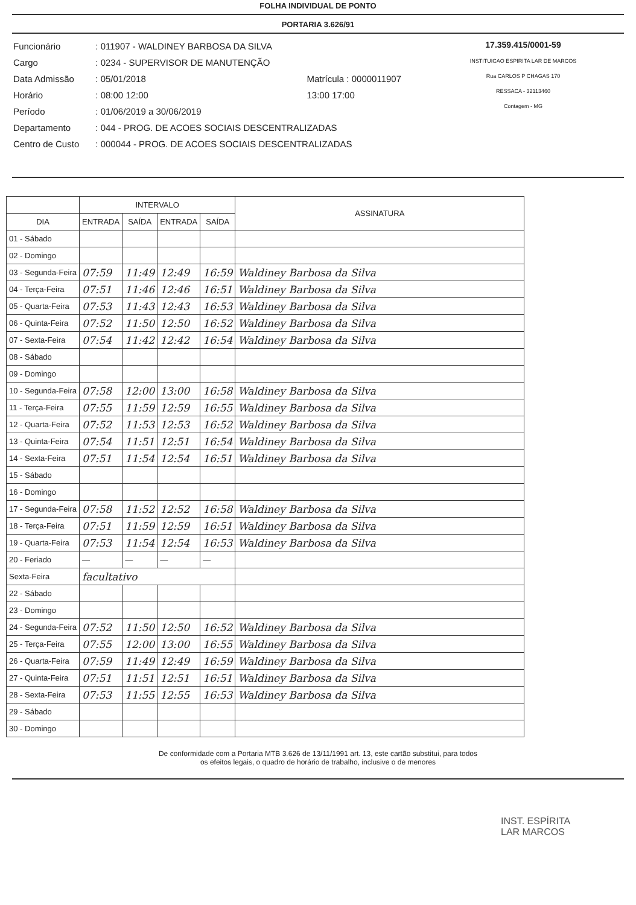FOLHA INDIVIDUAL DE PONTO
PORTARIA 3.626/91
| Funcionário | : 011907 - WALDINEY BARBOSA DA SILVA | |
| Cargo | : 0234 - SUPERVISOR DE MANUTENÇÃO | |
| Data Admissão | : 05/01/2018 | Matrícula : 0000011907 |
| Horário | : 08:00 12:00 | 13:00 17:00 |
| Período | : 01/06/2019 a 30/06/2019 | |
| Departamento | : 044 - PROG. DE ACOES SOCIAIS DESCENTRALIZADAS | |
| Centro de Custo | : 000044 - PROG. DE ACOES SOCIAIS DESCENTRALIZADAS | |
17.359.415/0001-59
INSTITUICAO ESPIRITA LAR DE MARCOS
Rua CARLOS P CHAGAS 170
RESSACA - 32113460
Contagem - MG
| | INTERVALO | | | | ASSINATURA |
| --- | --- | --- | --- | --- | --- |
| DIA | ENTRADA | SAÍDA | ENTRADA | SAÍDA | |
| 01 - Sábado | | | | | |
| 02 - Domingo | | | | | |
| 03 - Segunda-Feira | 07:59 | 11:49 | 12:49 | 16:59 | Waldiney Barbosa da Silva |
| 04 - Terça-Feira | 07:51 | 11:46 | 12:46 | 16:51 | Waldiney Barbosa da Silva |
| 05 - Quarta-Feira | 07:53 | 11:43 | 12:43 | 16:53 | Waldiney Barbosa da Silva |
| 06 - Quinta-Feira | 07:52 | 11:50 | 12:50 | 16:52 | Waldiney Barbosa da Silva |
| 07 - Sexta-Feira | 07:54 | 11:42 | 12:42 | 16:54 | Waldiney Barbosa da Silva |
| 08 - Sábado | | | | | |
| 09 - Domingo | | | | | |
| 10 - Segunda-Feira | 07:58 | 12:00 | 13:00 | 16:58 | Waldiney Barbosa da Silva |
| 11 - Terça-Feira | 07:55 | 11:59 | 12:59 | 16:55 | Waldiney Barbosa da Silva |
| 12 - Quarta-Feira | 07:52 | 11:53 | 12:53 | 16:52 | Waldiney Barbosa da Silva |
| 13 - Quinta-Feira | 07:54 | 11:51 | 12:51 | 16:54 | Waldiney Barbosa da Silva |
| 14 - Sexta-Feira | 07:51 | 11:54 | 12:54 | 16:51 | Waldiney Barbosa da Silva |
| 15 - Sábado | | | | | |
| 16 - Domingo | | | | | |
| 17 - Segunda-Feira | 07:58 | 11:52 | 12:52 | 16:58 | Waldiney Barbosa da Silva |
| 18 - Terça-Feira | 07:51 | 11:59 | 12:59 | 16:51 | Waldiney Barbosa da Silva |
| 19 - Quarta-Feira | 07:53 | 11:54 | 12:54 | 16:53 | Waldiney Barbosa da Silva |
| 20 - Feriado | — | — | — | — | |
| Sexta-Feira | facultativo | | | | |
| 22 - Sábado | | | | | |
| 23 - Domingo | | | | | |
| 24 - Segunda-Feira | 07:52 | 11:50 | 12:50 | 16:52 | Waldiney Barbosa da Silva |
| 25 - Terça-Feira | 07:55 | 12:00 | 13:00 | 16:55 | Waldiney Barbosa da Silva |
| 26 - Quarta-Feira | 07:59 | 11:49 | 12:49 | 16:59 | Waldiney Barbosa da Silva |
| 27 - Quinta-Feira | 07:51 | 11:51 | 12:51 | 16:51 | Waldiney Barbosa da Silva |
| 28 - Sexta-Feira | 07:53 | 11:55 | 12:55 | 16:53 | Waldiney Barbosa da Silva |
| 29 - Sábado | | | | | |
| 30 - Domingo | | | | | |
De conformidade com a Portaria MTB 3.626 de 13/11/1991 art. 13, este cartão substitui, para todos
os efeitos legais, o quadro de horário de trabalho, inclusive o de menores
INST. ESPÍRITA
LAR MARCOS